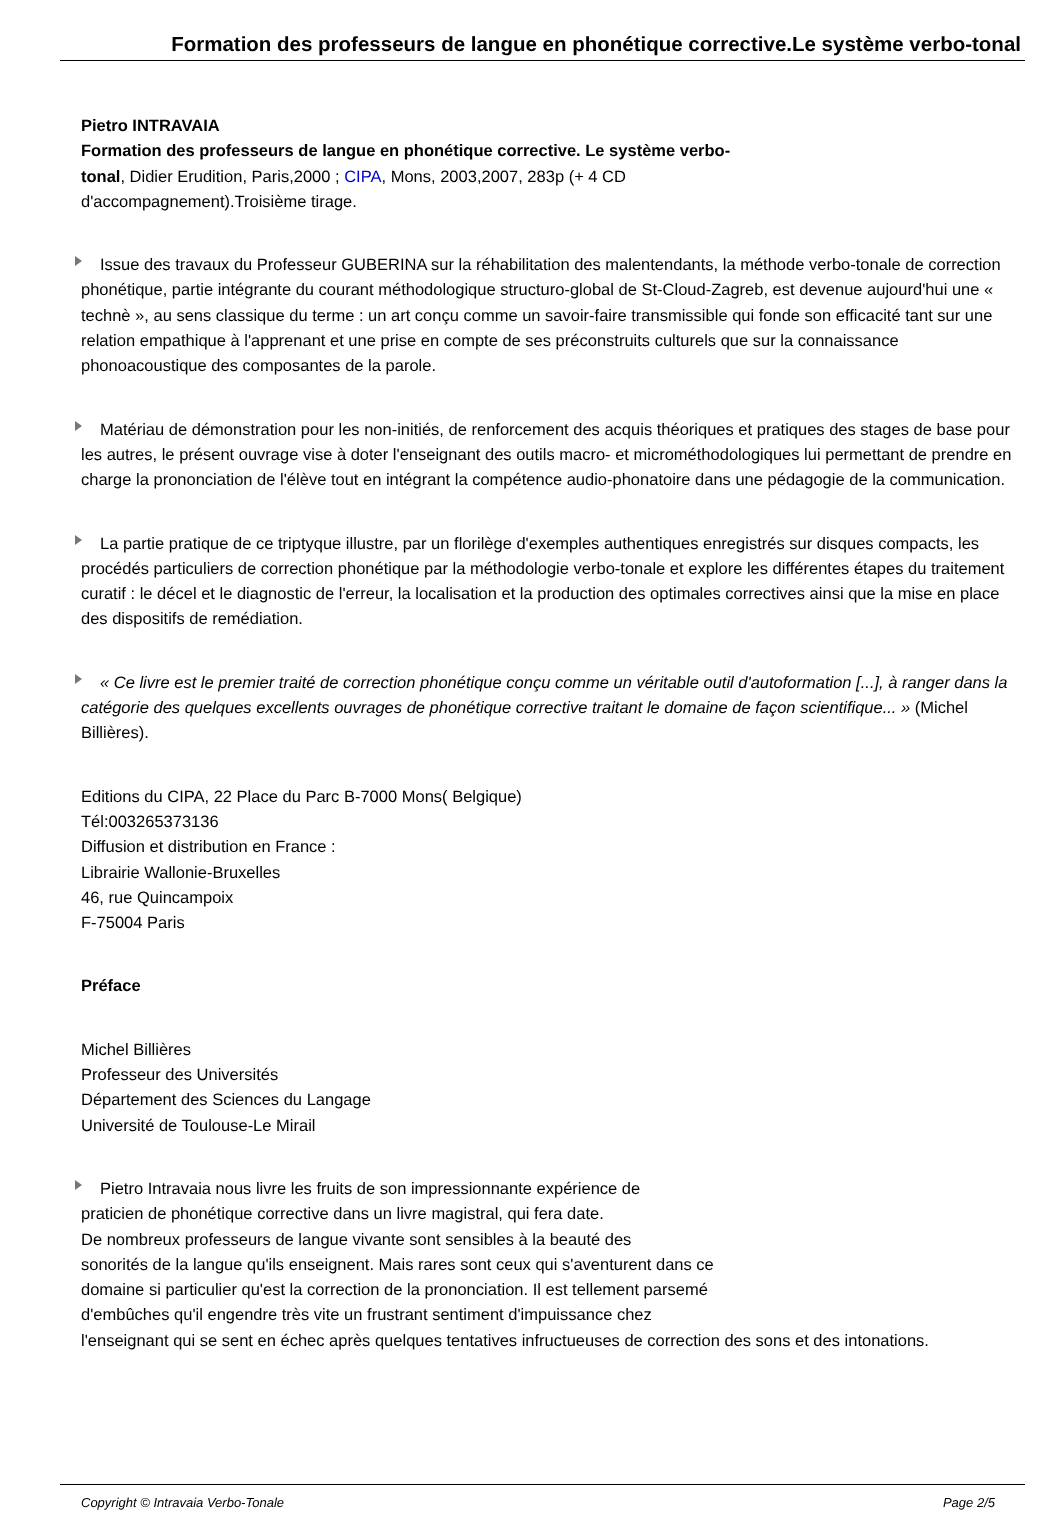Formation des professeurs de langue en phonétique corrective.Le système verbo-tonal
Pietro INTRAVAIA
Formation des professeurs de langue en phonétique corrective. Le système verbo-tonal, Didier Erudition, Paris,2000 ; CIPA, Mons, 2003,2007, 283p (+ 4 CD d'accompagnement).Troisième tirage.
Issue des travaux du Professeur GUBERINA sur la réhabilitation des malentendants, la méthode verbo-tonale de correction phonétique, partie intégrante du courant méthodologique structuro-global de St-Cloud-Zagreb, est devenue aujourd'hui une « technè », au sens classique du terme : un art conçu comme un savoir-faire transmissible qui fonde son efficacité tant sur une relation empathique à l'apprenant et une prise en compte de ses préconstruits culturels que sur la connaissance phonoacoustique des composantes de la parole.
Matériau de démonstration pour les non-initiés, de renforcement des acquis théoriques et pratiques des stages de base pour les autres, le présent ouvrage vise à doter l'enseignant des outils macro- et microméthodologiques lui permettant de prendre en charge la prononciation de l'élève tout en intégrant la compétence audio-phonatoire dans une pédagogie de la communication.
La partie pratique de ce triptyque illustre, par un florilège d'exemples authentiques enregistrés sur disques compacts, les procédés particuliers de correction phonétique par la méthodologie verbo-tonale et explore les différentes étapes du traitement curatif : le décel et le diagnostic de l'erreur, la localisation et la production des optimales correctives ainsi que la mise en place des dispositifs de remédiation.
« Ce livre est le premier traité de correction phonétique conçu comme un véritable outil d'autoformation [...], à ranger dans la catégorie des quelques excellents ouvrages de phonétique corrective traitant le domaine de façon scientifique... » (Michel Billières).
Editions du CIPA, 22 Place du Parc B-7000 Mons( Belgique)
Tél:003265373136
Diffusion et distribution en France :
Librairie Wallonie-Bruxelles
46, rue Quincampoix
F-75004 Paris
Préface
Michel Billières
Professeur des Universités
Département des Sciences du Langage
Université de Toulouse-Le Mirail
Pietro Intravaia nous livre les fruits de son impressionnante expérience de
praticien de phonétique corrective dans un livre magistral, qui fera date.
De nombreux professeurs de langue vivante sont sensibles à la beauté des
sonorités de la langue qu'ils enseignent. Mais rares sont ceux qui s'aventurent dans ce
domaine si particulier qu'est la correction de la prononciation. Il est tellement parsemé
d'embûches qu'il engendre très vite un frustrant sentiment d'impuissance chez
l'enseignant qui se sent en échec après quelques tentatives infructueuses de correction des sons et des intonations.
Copyright © Intravaia Verbo-Tonale Page 2/5